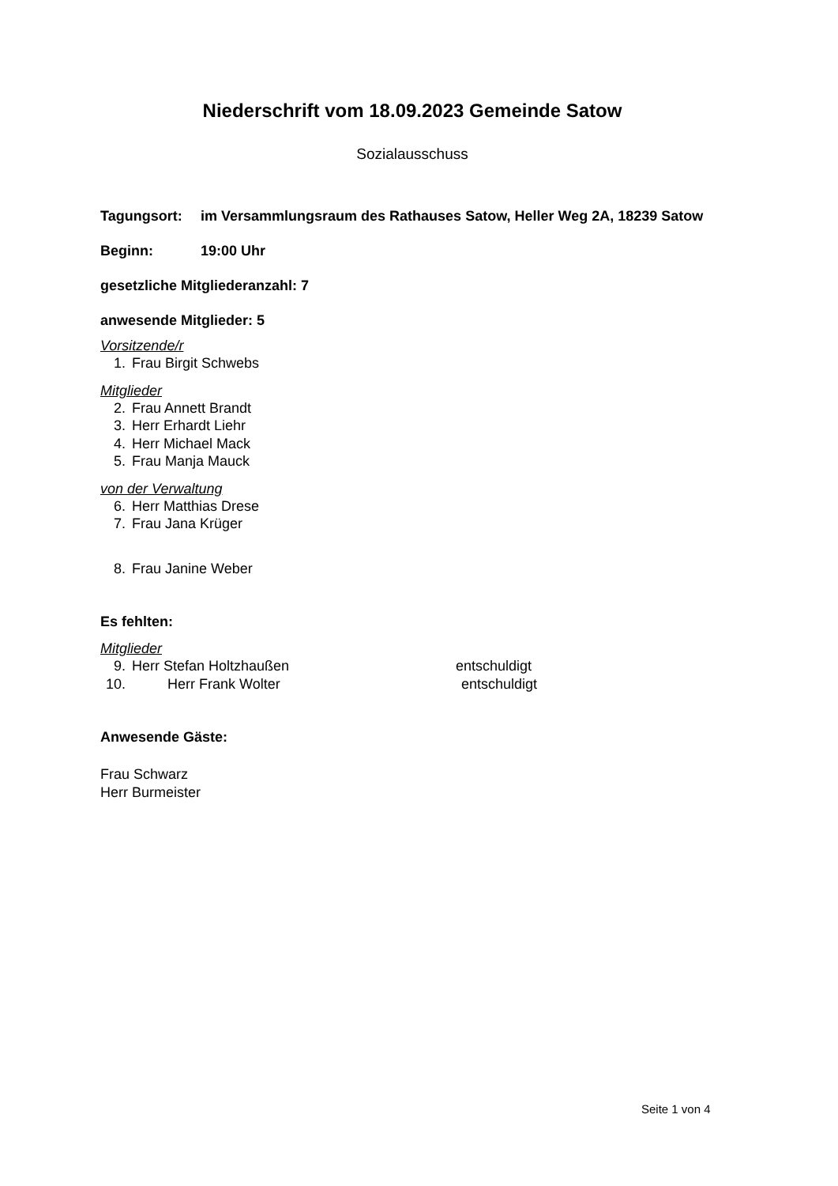Niederschrift vom 18.09.2023 Gemeinde Satow
Sozialausschuss
Tagungsort: im Versammlungsraum des Rathauses Satow, Heller Weg 2A, 18239 Satow
Beginn: 19:00 Uhr
gesetzliche Mitgliederanzahl: 7
anwesende Mitglieder: 5
Vorsitzende/r
1. Frau Birgit Schwebs
Mitglieder
2. Frau Annett Brandt
3. Herr Erhardt Liehr
4. Herr Michael Mack
5. Frau Manja Mauck
von der Verwaltung
6. Herr Matthias Drese
7. Frau Jana Krüger
8. Frau Janine Weber
Es fehlten:
Mitglieder
9. Herr Stefan Holtzhaußen entschuldigt
10. Herr Frank Wolter entschuldigt
Anwesende Gäste:
Frau Schwarz
Herr Burmeister
Seite 1 von 4